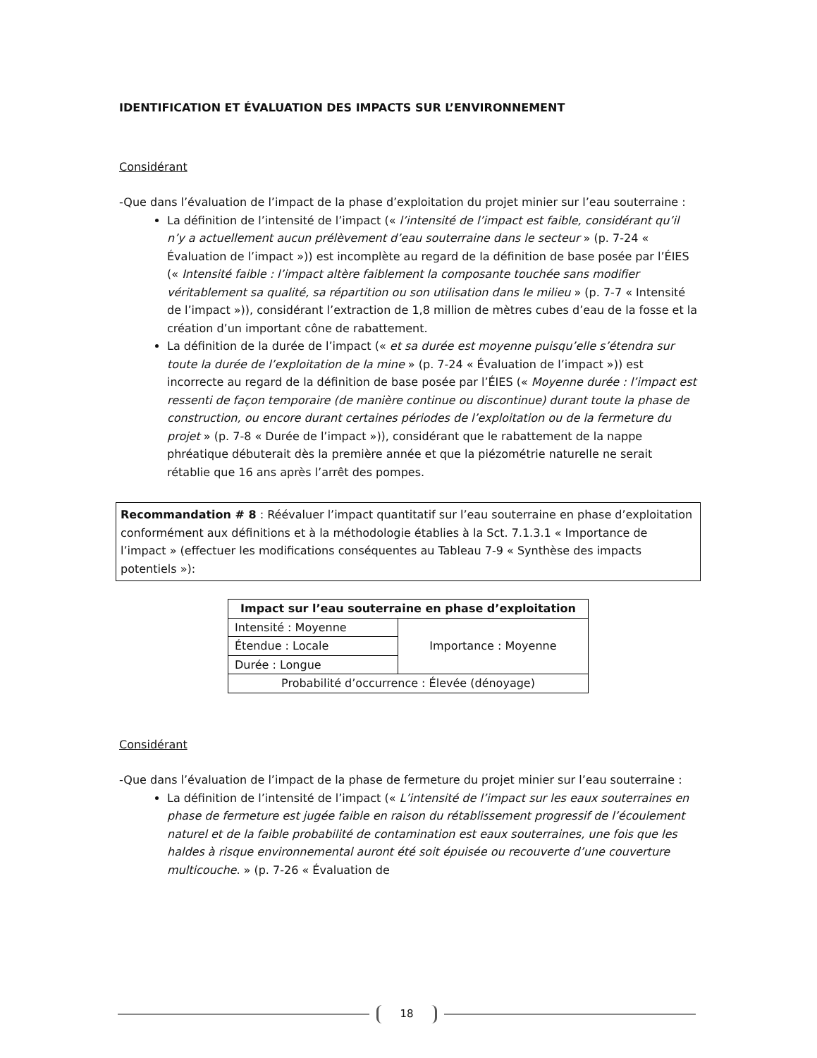IDENTIFICATION ET ÉVALUATION DES IMPACTS SUR L’ENVIRONNEMENT
Considérant
-Que dans l’évaluation de l’impact de la phase d’exploitation du projet minier sur l’eau souterraine :
La définition de l’intensité de l’impact (« l’intensité de l’impact est faible, considérant qu’il n’y a actuellement aucun prélèvement d’eau souterraine dans le secteur » (p. 7-24 « Évaluation de l’impact »)) est incomplète au regard de la définition de base posée par l’ÉIES (« Intensité faible : l’impact altère faiblement la composante touchée sans modifier véritablement sa qualité, sa répartition ou son utilisation dans le milieu » (p. 7-7 « Intensité de l’impact »)), considérant l’extraction de 1,8 million de mètres cubes d’eau de la fosse et la création d’un important cône de rabattement.
La définition de la durée de l’impact (« et sa durée est moyenne puisqu’elle s’étendra sur toute la durée de l’exploitation de la mine » (p. 7-24 « Évaluation de l’impact »)) est incorrecte au regard de la définition de base posée par l’ÉIES (« Moyenne durée : l’impact est ressenti de façon temporaire (de manière continue ou discontinue) durant toute la phase de construction, ou encore durant certaines périodes de l’exploitation ou de la fermeture du projet » (p. 7-8 « Durée de l’impact »)), considérant que le rabattement de la nappe phréatique débuterait dès la première année et que la piézométrie naturelle ne serait rétablie que 16 ans après l’arrêt des pompes.
Recommandation # 8 : Réévaluer l’impact quantitatif sur l’eau souterraine en phase d’exploitation conformément aux définitions et à la méthodologie établies à la Sct. 7.1.3.1 « Importance de l’impact » (effectuer les modifications conséquentes au Tableau 7-9 « Synthèse des impacts potentiels »):
| Impact sur l’eau souterraine en phase d’exploitation | |
| --- | --- |
| Intensité : Moyenne | Importance : Moyenne |
| Étendue : Locale | |
| Durée : Longue | |
| Probabilité d’occurrence : Élevée (dénoyage) | |
Considérant
-Que dans l’évaluation de l’impact de la phase de fermeture du projet minier sur l’eau souterraine :
La définition de l’intensité de l’impact (« L’intensité de l’impact sur les eaux souterraines en phase de fermeture est jugée faible en raison du rétablissement progressif de l’écoulement naturel et de la faible probabilité de contamination est eaux souterraines, une fois que les haldes à risque environnemental auront été soit épuisée ou recouverte d’une couverture multicouche. » (p. 7-26 « Évaluation de
18